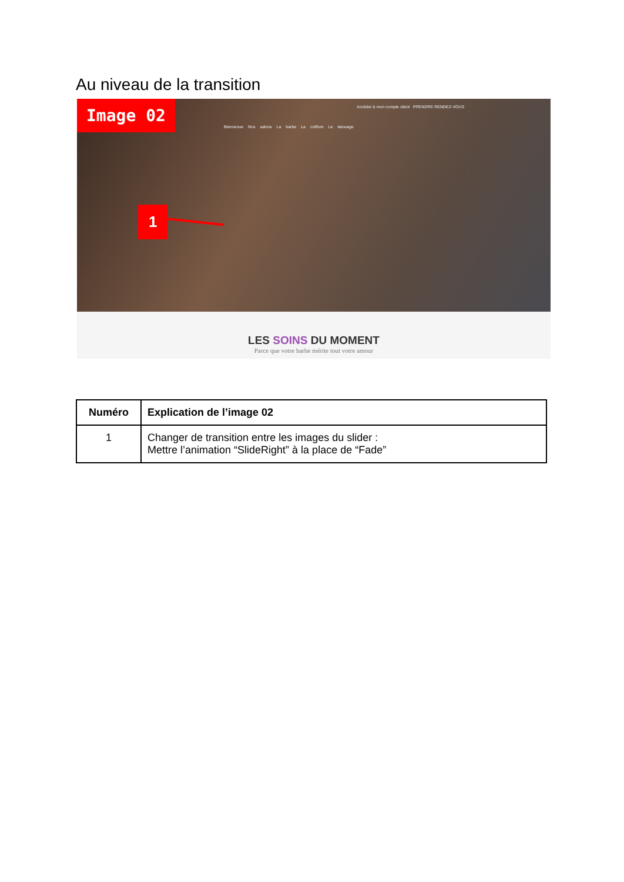Au niveau de la transition
Image 02
Accéder à mon compte client PRENDRE RENDEZ-VOUS
Bienvenue Nos salons La barbe La coiffure Le tatouage
1
LES SOINS DU MOMENT
Parce que votre barbe mérite tout votre amour
| Numéro | Explication de l’image 02 |
| --- | --- |
| 1 | Changer de transition entre les images du slider : Mettre l’animation “SlideRight” à la place de “Fade” |